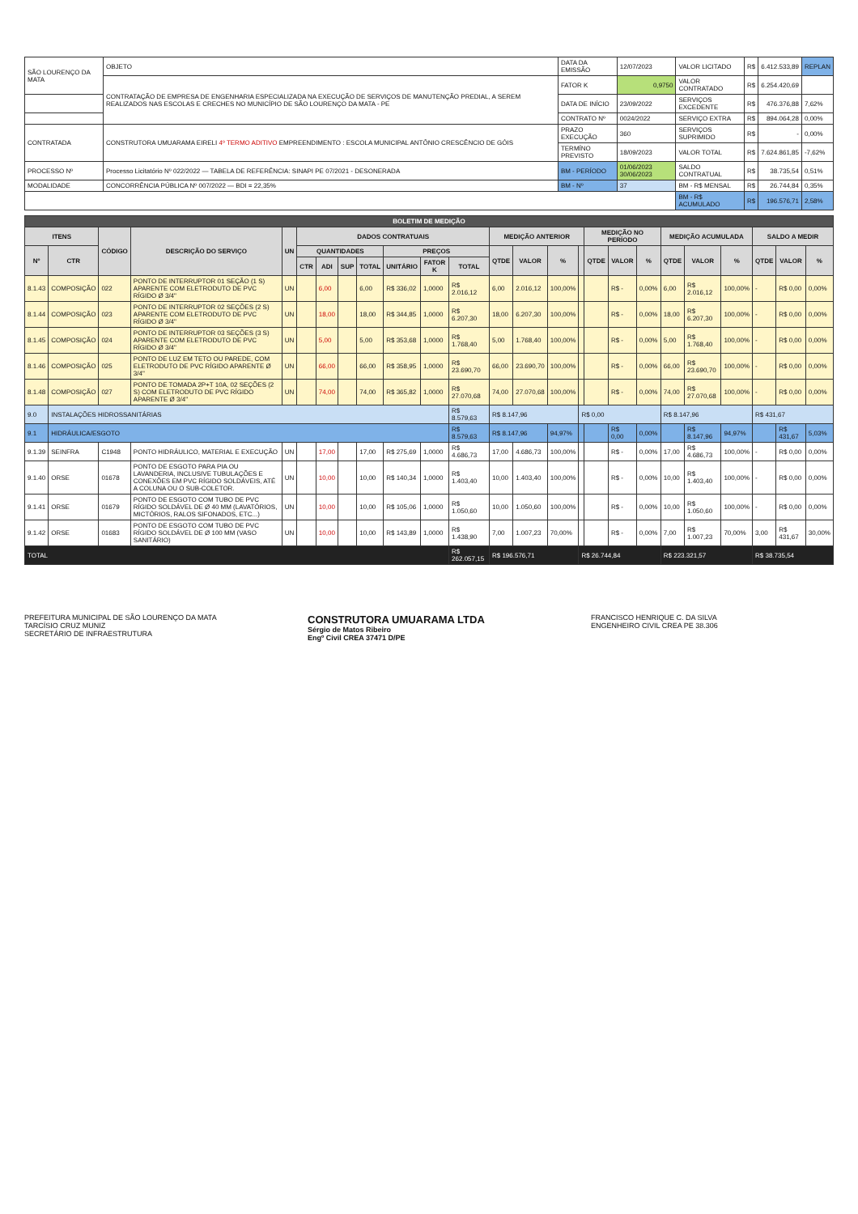| SÃO LOURENÇO DA MATA | OBJETO | DATA DA EMISSÃO | 12/07/2023 | VALOR LICITADO | R$ | 6.412.533,89 | REPLAN |
| | CONTRATAÇÃO DE EMPRESA DE ENGENHARIA ESPECIALIZADA NA EXECUÇÃO DE SERVIÇOS DE MANUTENÇÃO PREDIAL, A SEREM REALIZADOS NAS ESCOLAS E CRECHES NO MUNICÍPIO DE SÃO LOURENÇO DA MATA - PE | FATOR K | 0,9750 | VALOR CONTRATADO | R$ | 6.254.420,69 | |
| | | DATA DE INÍCIO | 23/09/2022 | SERVIÇOS EXCEDENTE | R$ | 476.376,88 | 7,62% |
| | | CONTRATO Nº | 0024/2022 | SERVIÇO EXTRA | R$ | 894.064,28 | 0,00% |
| CONTRATADA | CONSTRUTORA UMUARAMA EIRELI 4º TERMO ADITIVO EMPREENDIMENTO : ESCOLA MUNICIPAL ANTÔNIO CRESCÊNCIO DE GÓIS | PRAZO EXECUÇÃO | 360 | SERVIÇOS SUPRIMIDO | R$ | - | 0,00% |
| | | TERMÍNO PREVISTO | 18/09/2023 | VALOR TOTAL | R$ | 7.624.861,85 | -7,62% |
| PROCESSO Nº | Processo Licitatório Nº 022/2022 — TABELA DE REFERÊNCIA: SINAPI PE 07/2021 - DESONERADA | BM - PERÍODO | 01/06/2023 30/06/2023 | SALDO CONTRATUAL | R$ | 38.735,54 | 0,51% |
| MODALIDADE | CONCORRÊNCIA PÚBLICA Nº 007/2022 — BDI = 22,35% | BM - Nº | 37 | BM - R$ MENSAL | R$ | 26.744,84 | 0,35% |
| | | | | BM - R$ ACUMULADO | R$ | 196.576,71 | 2,58% |
| BOLETIM DE MEDIÇÃO | | | | | | | | | | | | | | | | | | | | | | | | |
| --- | --- | --- | --- | --- | --- | --- | --- | --- | --- | --- | --- | --- | --- | --- | --- | --- | --- | --- | --- | --- | --- | --- | --- | --- |
| ITENS | | CÓDIGO | DESCRIÇÃO DO SERVIÇO | UN | DADOS CONTRATUAIS | | | | | | | MEDIÇÃO ANTERIOR | | | | MEDIÇÃO NO PERÍODO | | | MEDIÇÃO ACUMULADA | | | SALDO A MEDIR | | |
| Nº | CTR | | | | QUANTIDADES | | | | PREÇOS | | | QTDE | VALOR | % | | QTDE | VALOR | % | QTDE | VALOR | % | QTDE | VALOR | % |
| | | | | | CTR | ADI | SUP | TOTAL | UNITÁRIO | FATOR K | TOTAL | | | | | | | | | | | | | |
| 8.1.43 | COMPOSIÇÃO | 022 | PONTO DE INTERRUPTOR 01 SEÇÃO (1 S) APARENTE COM ELETRODUTO DE PVC RÍGIDO Ø 3/4" | UN | | 6,00 | | 6,00 | R$ 336,02 | 1,0000 | R$ 2.016,12 | 6,00 | 2.016,12 | 100,00% | | | R$ - | 0,00% | 6,00 | R$ 2.016,12 | 100,00% | - | R$ 0,00 | 0,00% |
| 8.1.44 | COMPOSIÇÃO | 023 | PONTO DE INTERRUPTOR 02 SEÇÕES (2 S) APARENTE COM ELETRODUTO DE PVC RÍGIDO Ø 3/4" | UN | | 18,00 | | 18,00 | R$ 344,85 | 1,0000 | R$ 6.207,30 | 18,00 | 6.207,30 | 100,00% | | | R$ - | 0,00% | 18,00 | R$ 6.207,30 | 100,00% | - | R$ 0,00 | 0,00% |
| 8.1.45 | COMPOSIÇÃO | 024 | PONTO DE INTERRUPTOR 03 SEÇÕES (3 S) APARENTE COM ELETRODUTO DE PVC RÍGIDO Ø 3/4" | UN | | 5,00 | | 5,00 | R$ 353,68 | 1,0000 | R$ 1.768,40 | 5,00 | 1.768,40 | 100,00% | | | R$ - | 0,00% | 5,00 | R$ 1.768,40 | 100,00% | - | R$ 0,00 | 0,00% |
| 8.1.46 | COMPOSIÇÃO | 025 | PONTO DE LUZ EM TETO OU PAREDE, COM ELETRODUTO DE PVC RÍGIDO APARENTE Ø 3/4" | UN | | 66,00 | | 66,00 | R$ 358,95 | 1,0000 | R$ 23.690,70 | 66,00 | 23.690,70 | 100,00% | | | R$ - | 0,00% | 66,00 | R$ 23.690,70 | 100,00% | - | R$ 0,00 | 0,00% |
| 8.1.48 | COMPOSIÇÃO | 027 | PONTO DE TOMADA 2P+T 10A, 02 SEÇÕES (2 S) COM ELETRODUTO DE PVC RÍGIDO APARENTE Ø 3/4" | UN | | 74,00 | | 74,00 | R$ 365,82 | 1,0000 | R$ 27.070,68 | 74,00 | 27.070,68 | 100,00% | | | R$ - | 0,00% | 74,00 | R$ 27.070,68 | 100,00% | - | R$ 0,00 | 0,00% |
| 9.0 | INSTALAÇÕES HIDROSSANITÁRIAS | | | | | | | | | | R$ 8.579,63 | R$ 8.147,96 | | | R$ 0,00 | | | | R$ 8.147,96 | | | R$ 431,67 | | |
| 9.1 | HIDRÁULICA/ESGOTO | | | | | | | | | | R$ 8.579,63 | R$ 8.147,96 | | 94,97% | | | R$ 0,00 | 0,00% | | R$ 8.147,96 | 94,97% | | R$ 431,67 | 5,03% |
| 9.1.39 | SEINFRA | C1948 | PONTO HIDRÁULICO, MATERIAL E EXECUÇÃO | UN | | 17,00 | | 17,00 | R$ 275,69 | 1,0000 | R$ 4.686,73 | 17,00 | 4.686,73 | 100,00% | | | R$ - | 0,00% | 17,00 | R$ 4.686,73 | 100,00% | - | R$ 0,00 | 0,00% |
| 9.1.40 | ORSE | 01678 | PONTO DE ESGOTO PARA PIA OU LAVANDERIA, INCLUSIVE TUBULAÇÕES E CONEXÕES EM PVC RÍGIDO SOLDÁVEIS, ATÉ A COLUNA OU O SUB-COLETOR. | UN | | 10,00 | | 10,00 | R$ 140,34 | 1,0000 | R$ 1.403,40 | 10,00 | 1.403,40 | 100,00% | | | R$ - | 0,00% | 10,00 | R$ 1.403,40 | 100,00% | - | R$ 0,00 | 0,00% |
| 9.1.41 | ORSE | 01679 | PONTO DE ESGOTO COM TUBO DE PVC RÍGIDO SOLDÁVEL DE Ø 40 MM (LAVATÓRIOS, MICTÓRIOS, RALOS SIFONADOS, ETC...) | UN | | 10,00 | | 10,00 | R$ 105,06 | 1,0000 | R$ 1.050,60 | 10,00 | 1.050,60 | 100,00% | | | R$ - | 0,00% | 10,00 | R$ 1.050,60 | 100,00% | - | R$ 0,00 | 0,00% |
| 9.1.42 | ORSE | 01683 | PONTO DE ESGOTO COM TUBO DE PVC RÍGIDO SOLDÁVEL DE Ø 100 MM (VASO SANITÁRIO) | UN | | 10,00 | | 10,00 | R$ 143,89 | 1,0000 | R$ 1.438,90 | 7,00 | 1.007,23 | 70,00% | | | R$ - | 0,00% | 7,00 | R$ 1.007,23 | 70,00% | 3,00 | R$ 431,67 | 30,00% |
| TOTAL | | | | | | | | | | | R$ 262.057,15 | R$ 196.576,71 | | | R$ 26.744,84 | | | | R$ 223.321,57 | | | R$ 38.735,54 | | |
PREFEITURA MUNICIPAL DE SÃO LOURENÇO DA MATA
TARCÍSIO CRUZ MUNIZ
SECRETÁRIO DE INFRAESTRUTURA
CONSTRUTORA UMUARAMA LTDA
Sérgio de Matos Ribeiro
Engº Civil CREA 37471 D/PE
FRANCISCO HENRIQUE C. DA SILVA
ENGENHEIRO CIVIL CREA PE 38.306